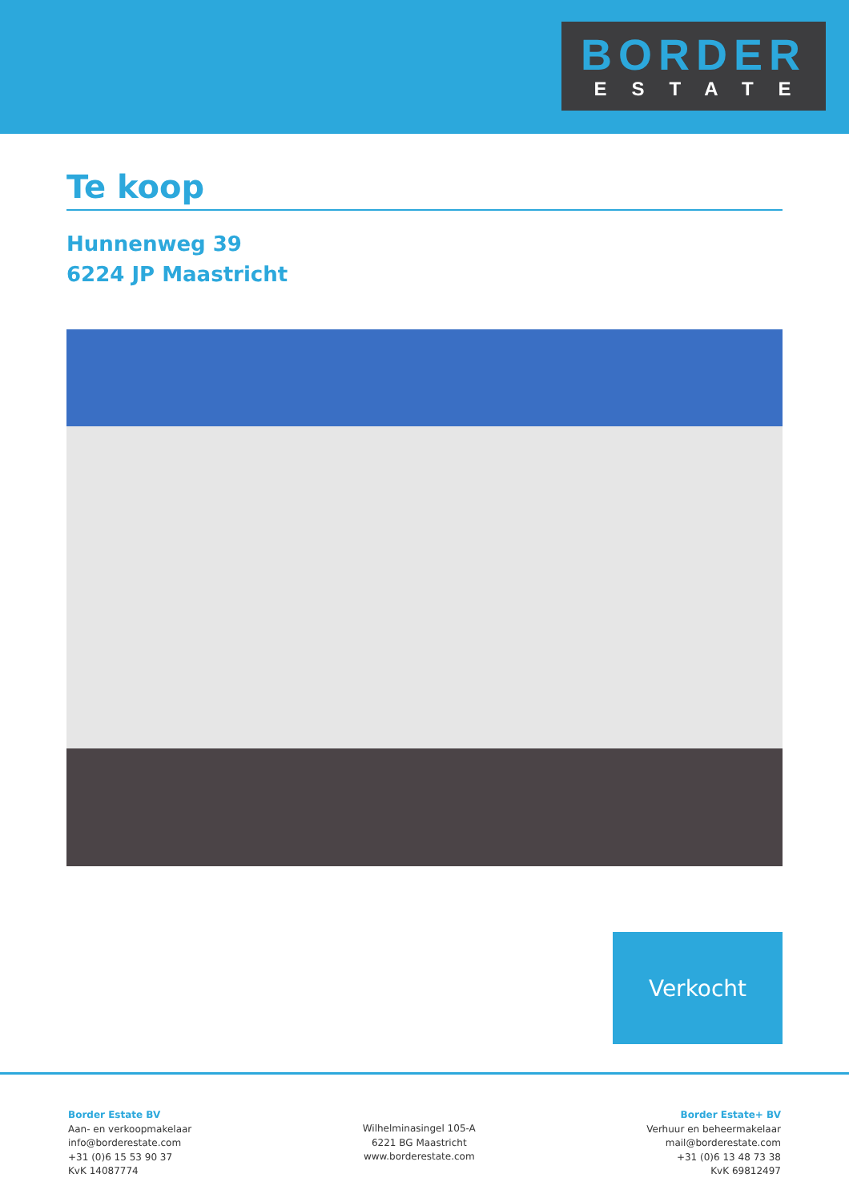BORDER
ESTATE
Te koop
Hunnenweg 39
6224 JP Maastricht
Verkocht
Border Estate BV
Aan- en verkoopmakelaar
info@borderestate.com
+31 (0)6 15 53 90 37
KvK 14087774
Wilhelminasingel 105-A
6221 BG Maastricht
www.borderestate.com
Border Estate+ BV
Verhuur en beheermakelaar
mail@borderestate.com
+31 (0)6 13 48 73 38
KvK 69812497